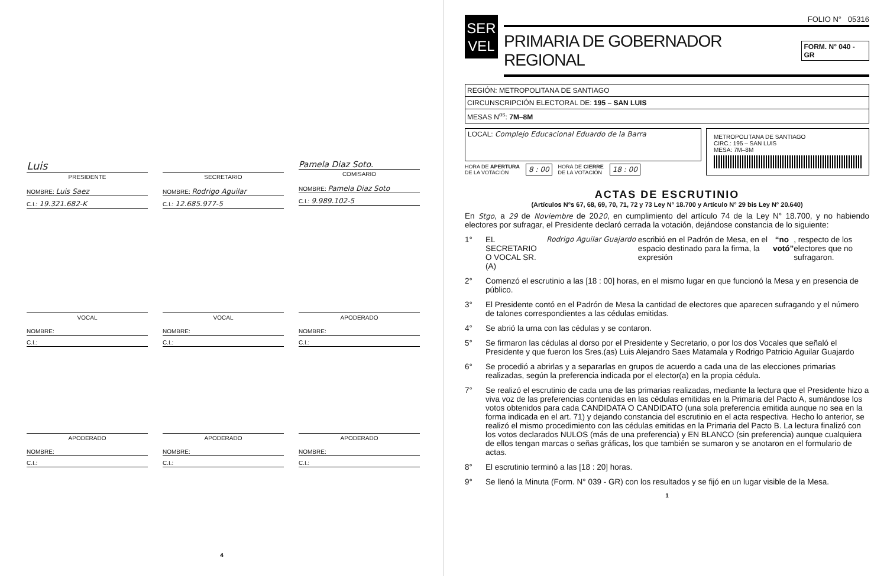Luis
PRESIDENTE
NOMBRE: Luis Saez
C.I.: 19.321.682-K
SECRETARIO
NOMBRE: Rodrigo Aguilar
C.I.: 12.685.977-5
Pamela Diaz Soto.
COMISARIO
NOMBRE: Pamela Diaz Soto
C.I.: 9.989.102-5
VOCAL
NOMBRE:
C.I.:
VOCAL
NOMBRE:
C.I.:
APODERADO
NOMBRE:
C.I.:
APODERADO
NOMBRE:
C.I.:
APODERADO
NOMBRE:
C.I.:
APODERADO
NOMBRE:
C.I.:
4
SER
VEL
FOLIO N° 05316
PRIMARIA DE GOBERNADOR REGIONAL
FORM. N° 040 - GR
REGIÓN: METROPOLITANA DE SANTIAGO
CIRCUNSCRIPCIÓN ELECTORAL DE: 195 – SAN LUIS
MESAS N<sup>os</sup>: 7M–8M
LOCAL: Complejo Educacional Eduardo de la Barra
HORA DE APERTURA
DE LA VOTACIÓN 8 : 00 HORA DE CIERRE
DE LA VOTACIÓN 18 : 00
METROPOLITANA DE SANTIAGO
CIRC.: 195 – SAN LUIS
MESA: 7M–8M
ACTAS DE ESCRUTINIO
(Artículos N°s 67, 68, 69, 70, 71, 72 y 73 Ley N° 18.700 y Artículo N° 29 bis Ley N° 20.640)
En Stgo, a 29 de Noviembre de 2020, en cumplimiento del artículo 74 de la Ley N° 18.700, y no habiendo electores por sufragar, el Presidente declaró cerrada la votación, dejándose constancia de lo siguiente:
1° EL SECRETARIO O VOCAL SR.(A) Rodrigo Aguilar Guajardo escribió en el Padrón de Mesa, en el espacio destinado para la firma, la expresión “no votó”, respecto de los electores que no sufragaron.
2° Comenzó el escrutinio a las [18 : 00] horas, en el mismo lugar en que funcionó la Mesa y en presencia de público.
3° El Presidente contó en el Padrón de Mesa la cantidad de electores que aparecen sufragando y el número de talones correspondientes a las cédulas emitidas.
4° Se abrió la urna con las cédulas y se contaron.
5° Se firmaron las cédulas al dorso por el Presidente y Secretario, o por los dos Vocales que señaló el Presidente y que fueron los Sres.(as) Luis Alejandro Saes Matamala y Rodrigo Patricio Aguilar Guajardo
6° Se procedió a abrirlas y a separarlas en grupos de acuerdo a cada una de las elecciones primarias realizadas, según la preferencia indicada por el elector(a) en la propia cédula.
7° Se realizó el escrutinio de cada una de las primarias realizadas, mediante la lectura que el Presidente hizo a viva voz de las preferencias contenidas en las cédulas emitidas en la Primaria del Pacto A, sumándose los votos obtenidos para cada CANDIDATA O CANDIDATO (una sola preferencia emitida aunque no sea en la forma indicada en el art. 71) y dejando constancia del escrutinio en el acta respectiva. Hecho lo anterior, se realizó el mismo procedimiento con las cédulas emitidas en la Primaria del Pacto B. La lectura finalizó con los votos declarados NULOS (más de una preferencia) y EN BLANCO (sin preferencia) aunque cualquiera de ellos tengan marcas o señas gráficas, los que también se sumaron y se anotaron en el formulario de actas.
8° El escrutinio terminó a las [18 : 20] horas.
9° Se llenó la Minuta (Form. N° 039 - GR) con los resultados y se fijó en un lugar visible de la Mesa.
1